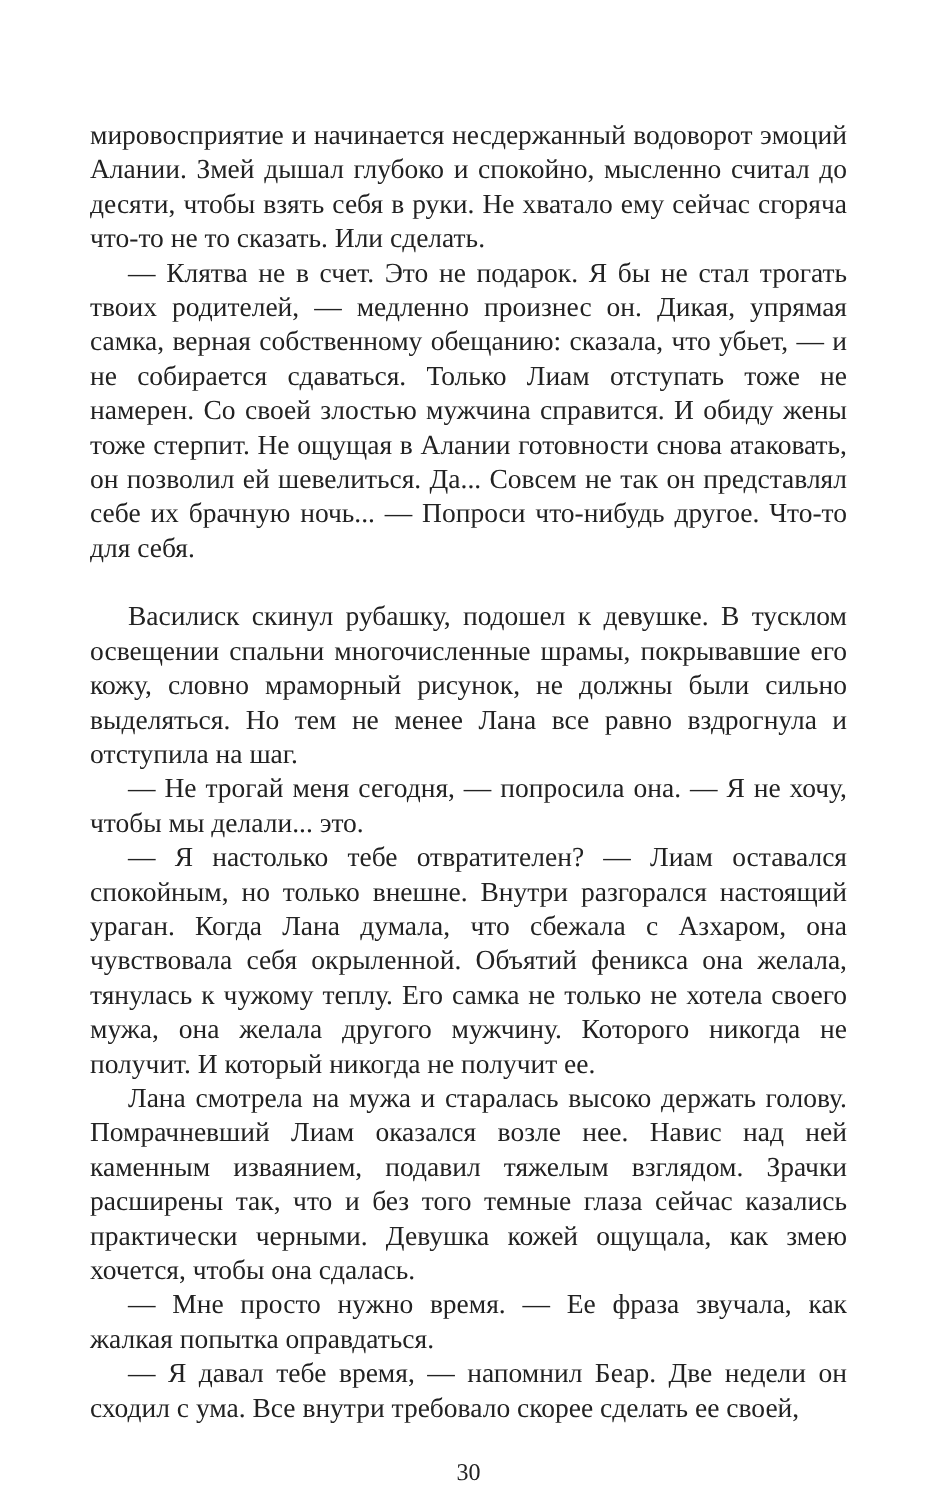мировосприятие и начинается несдержанный водоворот эмоций Алании. Змей дышал глубоко и спокойно, мысленно считал до десяти, чтобы взять себя в руки. Не хватало ему сейчас сгоряча что-то не то сказать. Или сделать.
— Клятва не в счет. Это не подарок. Я бы не стал трогать твоих родителей, — медленно произнес он. Дикая, упрямая самка, верная собственному обещанию: сказала, что убьет, — и не собирается сдаваться. Только Лиам отступать тоже не намерен. Со своей злостью мужчина справится. И обиду жены тоже стерпит. Не ощущая в Алании готовности снова атаковать, он позволил ей шевелиться. Да... Совсем не так он представлял себе их брачную ночь... — Попроси что-нибудь другое. Что-то для себя.
Василиск скинул рубашку, подошел к девушке. В тусклом освещении спальни многочисленные шрамы, покрывавшие его кожу, словно мраморный рисунок, не должны были сильно выделяться. Но тем не менее Лана все равно вздрогнула и отступила на шаг.
— Не трогай меня сегодня, — попросила она. — Я не хочу, чтобы мы делали... это.
— Я настолько тебе отвратителен? — Лиам оставался спокойным, но только внешне. Внутри разгорался настоящий ураган. Когда Лана думала, что сбежала с Азхаром, она чувствовала себя окрыленной. Объятий феникса она желала, тянулась к чужому теплу. Его самка не только не хотела своего мужа, она желала другого мужчину. Которого никогда не получит. И который никогда не получит ее.
Лана смотрела на мужа и старалась высоко держать голову. Помрачневший Лиам оказался возле нее. Навис над ней каменным изваянием, подавил тяжелым взглядом. Зрачки расширены так, что и без того темные глаза сейчас казались практически черными. Девушка кожей ощущала, как змею хочется, чтобы она сдалась.
— Мне просто нужно время. — Ее фраза звучала, как жалкая попытка оправдаться.
— Я давал тебе время, — напомнил Беар. Две недели он сходил с ума. Все внутри требовало скорее сделать ее своей,
30